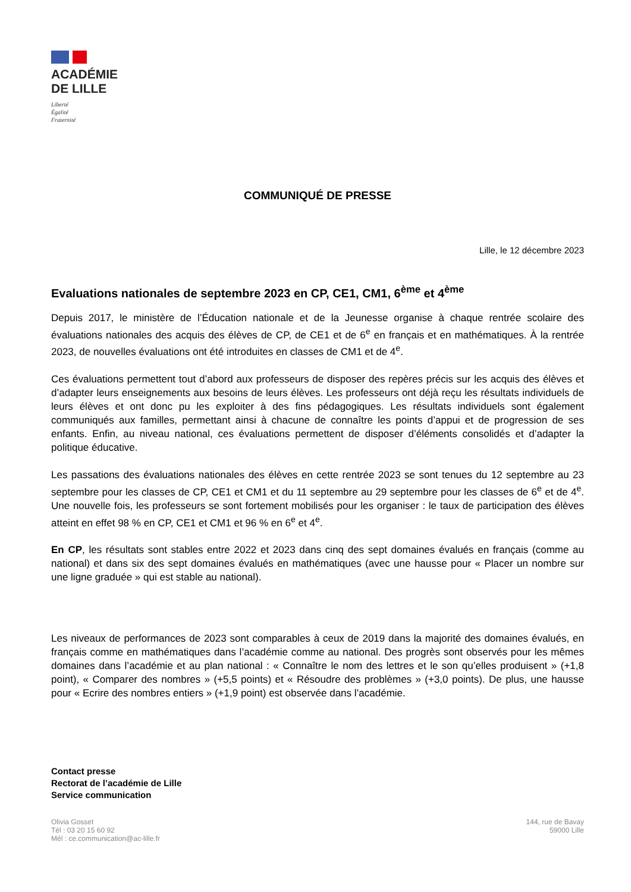ACADÉMIE
DE LILLE
Liberté
Égalité
Fraternité
COMMUNIQUÉ DE PRESSE
Lille, le 12 décembre 2023
Evaluations nationales de septembre 2023 en CP, CE1, CM1, 6<sup>ème</sup> et 4<sup>ème</sup>
Depuis 2017, le ministère de l’Éducation nationale et de la Jeunesse organise à chaque rentrée scolaire des évaluations nationales des acquis des élèves de CP, de CE1 et de 6<sup>e</sup> en français et en mathématiques. À la rentrée 2023, de nouvelles évaluations ont été introduites en classes de CM1 et de 4<sup>e</sup>.
Ces évaluations permettent tout d’abord aux professeurs de disposer des repères précis sur les acquis des élèves et d’adapter leurs enseignements aux besoins de leurs élèves. Les professeurs ont déjà reçu les résultats individuels de leurs élèves et ont donc pu les exploiter à des fins pédagogiques. Les résultats individuels sont également communiqués aux familles, permettant ainsi à chacune de connaître les points d’appui et de progression de ses enfants. Enfin, au niveau national, ces évaluations permettent de disposer d’éléments consolidés et d’adapter la politique éducative.
Les passations des évaluations nationales des élèves en cette rentrée 2023 se sont tenues du 12 septembre au 23 septembre pour les classes de CP, CE1 et CM1 et du 11 septembre au 29 septembre pour les classes de 6<sup>e</sup> et de 4<sup>e</sup>. Une nouvelle fois, les professeurs se sont fortement mobilisés pour les organiser : le taux de participation des élèves atteint en effet 98 % en CP, CE1 et CM1 et 96 % en 6<sup>e</sup> et 4<sup>e</sup>.
En CP, les résultats sont stables entre 2022 et 2023 dans cinq des sept domaines évalués en français (comme au national) et dans six des sept domaines évalués en mathématiques (avec une hausse pour « Placer un nombre sur une ligne graduée » qui est stable au national).
Les niveaux de performances de 2023 sont comparables à ceux de 2019 dans la majorité des domaines évalués, en français comme en mathématiques dans l’académie comme au national. Des progrès sont observés pour les mêmes domaines dans l’académie et au plan national : « Connaître le nom des lettres et le son qu’elles produisent » (+1,8 point), « Comparer des nombres » (+5,5 points) et « Résoudre des problèmes » (+3,0 points). De plus, une hausse pour « Ecrire des nombres entiers » (+1,9 point) est observée dans l’académie.
Contact presse
Rectorat de l’académie de Lille
Service communication
Olivia Gosset
Tél : 03 20 15 60 92
Mél : ce.communication@ac-lille.fr
144, rue de Bavay
59000 Lille